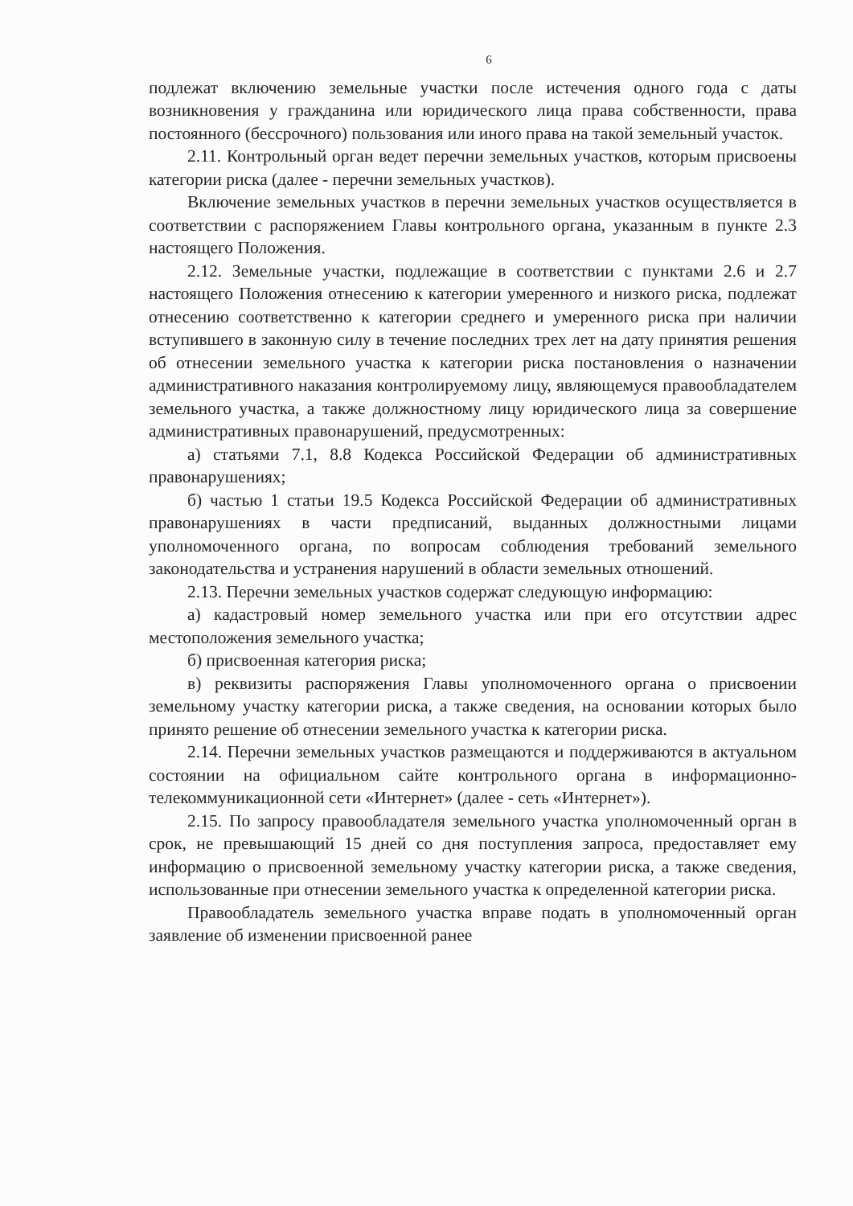6
подлежат включению земельные участки после истечения одного года с даты возникновения у гражданина или юридического лица права собственности, права постоянного (бессрочного) пользования или иного права на такой земельный участок.
2.11. Контрольный орган ведет перечни земельных участков, которым присвоены категории риска (далее - перечни земельных участков).
Включение земельных участков в перечни земельных участков осуществляется в соответствии с распоряжением Главы контрольного органа, указанным в пункте 2.3 настоящего Положения.
2.12. Земельные участки, подлежащие в соответствии с пунктами 2.6 и 2.7 настоящего Положения отнесению к категории умеренного и низкого риска, подлежат отнесению соответственно к категории среднего и умеренного риска при наличии вступившего в законную силу в течение последних трех лет на дату принятия решения об отнесении земельного участка к категории риска постановления о назначении административного наказания контролируемому лицу, являющемуся правообладателем земельного участка, а также должностному лицу юридического лица за совершение административных правонарушений, предусмотренных:
а) статьями 7.1, 8.8 Кодекса Российской Федерации об административных правонарушениях;
б) частью 1 статьи 19.5 Кодекса Российской Федерации об административных правонарушениях в части предписаний, выданных должностными лицами уполномоченного органа, по вопросам соблюдения требований земельного законодательства и устранения нарушений в области земельных отношений.
2.13. Перечни земельных участков содержат следующую информацию:
а) кадастровый номер земельного участка или при его отсутствии адрес местоположения земельного участка;
б) присвоенная категория риска;
в) реквизиты распоряжения Главы уполномоченного органа о присвоении земельному участку категории риска, а также сведения, на основании которых было принято решение об отнесении земельного участка к категории риска.
2.14. Перечни земельных участков размещаются и поддерживаются в актуальном состоянии на официальном сайте контрольного органа в информационно-телекоммуникационной сети «Интернет» (далее - сеть «Интернет»).
2.15. По запросу правообладателя земельного участка уполномоченный орган в срок, не превышающий 15 дней со дня поступления запроса, предоставляет ему информацию о присвоенной земельному участку категории риска, а также сведения, использованные при отнесении земельного участка к определенной категории риска.
Правообладатель земельного участка вправе подать в уполномоченный орган заявление об изменении присвоенной ранее